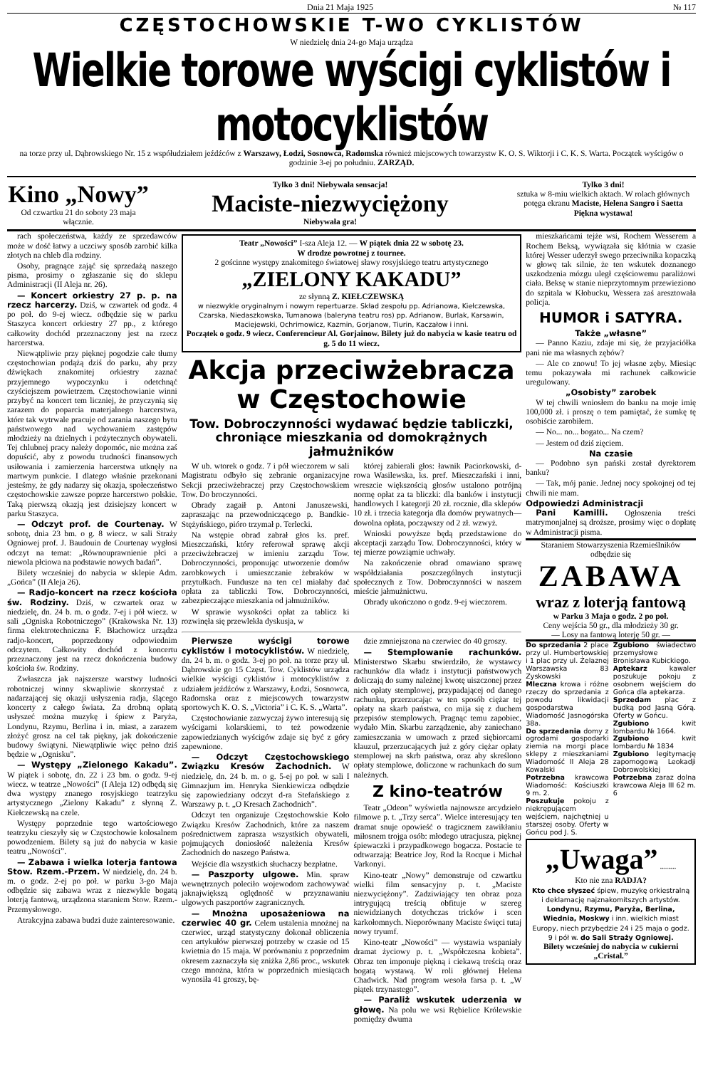Dnia 21 Maja 1925 № 117
CZĘSTOCHOWSKIE T-WO CYKLISTÓW
W niedzielę dnia 24-go Maja urządza
Wielkie torowe wyścigi cyklistów i motocyklistów
na torze przy ul. Dąbrowskiego Nr. 15 z współudziałem jeźdźców z Warszawy, Łodzi, Sosnowca, Radomska również miejscowych towarzystw K. O. S. Wiktorji i C. K. S. Warta. Początek wyścigów o godzinie 3-ej po południu. ZARZĄD.
Kino „Nowy”
Od czwartku 21 do soboty 23 maja włącznie.
Tylko 3 dni! Niebywała sensacja!
Maciste-niezwyciężony
Niebywała gra!
Tylko 3 dni!
sztuka w 8-miu wielkich aktach. W rolach głównych potęga ekranu Maciste, Helena Sangro i Saetta
Piękna wystawa!
rach społeczeństwa, każdy ze sprzedawców może w dość łatwy a uczciwy sposób zarobić kilka złotych na chleb dla rodziny.
Osoby, pragnące zająć się sprzedażą naszego pisma, prosimy o zgłaszanie się do sklepu Administracji (II Aleja nr. 26).
— Koncert orkiestry 27 p. p. na rzecz harcerzy. Dziś, w czwartek od godz. 4 po poł. do 9-ej wiecz. odbędzie się w parku Staszyca koncert orkiestry 27 pp., z którego całkowity dochód przeznaczony jest na rzecz harcerstwa.
Niewątpliwie przy pięknej pogodzie całe tłumy częstochowian podążą dziś do parku, aby przy dźwiękach znakomitej orkiestry zaznać przyjemnego wypoczynku i odetchnąć czyściejszem powietrzem. Częstochowianie winni przybyć na koncert tem liczniej, że przyczynią się zarazem do poparcia materjalnego harcerstwa, które tak wytrwale pracuje od zarania naszego bytu państwowego nad wychowaniem zastępów młodzieży na dzielnych i pożytecznych obywateli. Tej chlubnej pracy należy dopomóc, nie można zaś dopuścić, aby z powodu trudności finansowych usiłowania i zamierzenia harcerstwa utknęły na martwym punkcie. I dlatego właśnie przekonani jesteśmy, że gdy nadarzy się okazja, społeczeństwo częstochowskie zawsze poprze harcerstwo polskie. Taką pierwszą okazją jest dzisiejszy koncert w parku Staszyca.
— Odczyt prof. de Courtenay. W sobotę, dnia 23 bm. o g. 8 wiecz. w sali Straży Ogniowej prof. J. Baudouin de Courtenay wygłosi odczyt na temat: „Równouprawnienie płci a niewola płciowa na podstawie nowych badań”.
Bilety wcześniej do nabycia w sklepie Adm. „Gońca” (II Aleja 26).
— Radjo-koncert na rzecz kościoła św. Rodziny. Dziś, w czwartek oraz w niedzielę, dn. 24 b. m. o godz. 7-ej i pół wiecz. w sali „Ogniska Robotniczego” (Krakowska Nr. 13) firma elektrotechniczna F. Błachowicz urządza radjo-koncert, poprzedzony odpowiednim odczytem. Całkowity dochód z koncertu przeznaczony jest na rzecz dokończenia budowy kościoła św. Rodziny.
Zwłaszcza jak najszersze warstwy ludności robotniczej winny skwapliwie skorzystać z nadarzającej się okazji usłyszenia radja, ślącego koncerty z całego świata. Za drobną opłatą usłyszeć można muzykę i śpiew z Paryża, Londynu, Rzymu, Berlina i in. miast, a zarazem złożyć grosz na cel tak piękny, jak dokończenie budowy świątyni. Niewątpliwie więc pełno dziś będzie w „Ognisku”.
— Występy „Zielonego Kakadu”. W piątek i sobotę, dn. 22 i 23 bm. o godz. 9-ej wiecz. w teatrze „Nowości” (I Aleja 12) odbędą się dwa występy znanego rosyjskiego teatrzyku artystycznego „Zielony Kakadu” z słynną Z. Kiełczewską na czele.
Występy poprzednie tego wartościowego teatrzyku cieszyły się w Częstochowie kolosalnem powodzeniem. Bilety są już do nabycia w kasie teatru „Nowości”.
— Zabawa i wielka loterja fantowa Stow. Rzem.-Przem. W niedzielę, dn. 24 b. m. o godz. 2-ej po poł. w parku 3-go Maja odbędzie się zabawa wraz z niezwykle bogatą loterją fantową, urządzona staraniem Stow. Rzem.-Przemysłowego.
Atrakcyjna zabawa budzi duże zainteresowanie.
Teatr „Nowości” I-sza Aleja 12. — W piątek dnia 22 w sobotę 23.
W drodze powrotnej z tournee.
2 gościnne występy znakomitego światowej sławy rosyjskiego teatru artystycznego
„ZIELONY KAKADU”
ze słynną Z. KIEŁCZEWSKĄ
w niezwykle oryginalnym i nowym repertuarze. Skład zespołu pp. Adrianowa, Kiełczewska, Czarska, Niedaszkowska, Tumanowa (baleryna teatru ros) pp. Adrianow, Burlak, Karsawin, Maciejewski, Ochrimowicz, Kazmin, Gorjanow, Tiurin, Kaczałow i inni.
Początek o godz. 9 wiecz. Conferencieur Al. Gorjainow. Bilety już do nabycia w kasie teatru od g. 5 do 11 wiecz.
Akcja przeciwżebracza w Częstochowie
Tow. Dobroczynności wydawać będzie tabliczki, chroniące mieszkania od domokrążnych jałmużników
W ub. wtorek o godz. 7 i pół wieczorem w sali Magistratu odbyło się zebranie organizacyjne Sekcji przeciwżebraczej przy Częstochowskiem Tow. Do broczynności.
Obrady zagaił p. Antoni Januszewski, zapraszając na przewodniczącego p. Bandkie-Stężyńskiego, pióro trzymał p. Terlecki.
Na wstępie obrad zabrał głos ks. pref. Mieszczański, który referował sprawę akcji przeciwżebraczej w imieniu zarządu Tow. Dobroczynności, proponując utworzenie domów zarobkowych i umieszczanie żebraków w przytułkach. Fundusze na ten cel miałaby dać opłata za tabliczki Tow. Dobroczynności, zabezpieczające mieszkania od jałmużników.
W sprawie wysokości opłat za tablicz ki rozwinęła się przewlekła dyskusja, w
której zabierali głos: ławnik Paciorkowski, d-rowa Wasilewska, ks. pref. Mieszczański i inni, wreszcie większością głosów ustalono potrójną normę opłat za ta bliczki: dla banków i instytucji handlowych I kategorji 20 zł. rocznie, dla sklepów 10 zł. i trzecia kategorja dla domów prywatnych—dowolna opłata, począwszy od 2 zł. wzwyż.
Wnioski powyższe będą przedstawione do akceptacji zarządu Tow. Dobroczynności, który w tej mierze powziąmie uchwały.
Na zakończenie obrad omawiano sprawę współdziałania poszczególnych instytucji społecznych z Tow. Dobroczynności w naszem mieście jałmużnictwu.
Obrady ukończono o godz. 9-ej wieczorem.
Pierwsze wyścigi torowe cyklistów i motocyklistów. W niedzielę, dn. 24 b. m. o godz. 3-ej po poł. na torze przy ul. Dąbrowskie go 15 Częst. Tow. Cyklistów urządza wielkie wyścigi cyklistów i motocyklistów z udziałem jeźdźców z Warszawy, Łodzi, Sosnowca, Radomska oraz z miejscowych towarzystw sportowych K. O. S. „Victoria” i C. K. S. „Warta”.
Częstochowianie zazwyczaj żywo interesują się wyścigami kolarskiemi, to też powodzenie zapowiedzianych wyścigów zdaje się być z góry zapewnione.
— Odczyt Częstochowskiego Związku Kresów Zachodnich. W niedzielę, dn. 24 b. m. o g. 5-ej po poł. w sali I Gimnazjum im. Henryka Sienkiewicza odbędzie się zapowiedziany odczyt d-ra Stefańskiego z Warszawy p. t. „O Kresach Zachodnich”.
Odczyt ten organizuje Częstochowskie Koło Związku Kresów Zachodnich, które za naszem pośrednictwem zaprasza wszystkich obywateli, pojmujących doniosłość należenia Kresów Zachodnich do naszego Państwa.
Wejście dla wszystkich słuchaczy bezpłatne.
— Paszporty ulgowe. Min. spraw wewnętrznych poleciło wojewodom zachowywać jaknajwiększą oględność w przyznawaniu ulgowych paszportów zagranicznych.
— Mnożna uposażeniowa na czerwiec 40 gr. Celem ustalenia mnożnej na czerwiec, urząd statystyczny dokonał obliczenia cen artykułów pierwszej potrzeby w czasie od 15 kwietnia do 15 maja. W porównaniu z poprzednim okresem zaznaczyła się zniżka 2,86 proc., wskutek czego mnożna, która w poprzednich miesiącach wynosiła 41 groszy, bę-
dzie zmniejszona na czerwiec do 40 groszy.
— Stemplowanie rachunków. Ministerstwo Skarbu stwierdziło, że wystawcy rachunków dla władz i instytucji państwowych doliczają do sumy należnej kwotę uiszczonej przez nich opłaty stemplowej, przypadającej od danego rachunku, przerzucając w ten sposób ciężar tej opłaty na skarb państwa, co mija się z duchem przepisów stemplowych. Pragnąc temu zapobiec, wydało Min. Skarbu zarządzenie, aby zaniechano zamieszczania w umowach z przed siębiorcami klauzul, przerzucających już z góry ciężar opłaty stemplowej na skrb państwa, oraz aby skreślono opłaty stemplowe, doliczone w rachunkach do sum należnych.
Z kino-teatrów
Teatr „Odeon” wyświetla najnowsze arcydzieło filmowe p. t. „Trzy serca”. Wielce interesujący ten dramat snuje opowieść o tragicznem zawikłaniu miłosnem trojga osób: młodego utracjusza, pięknej śpiewaczki i przypadkowego bogacza. Postacie te odtwarzają: Beatrice Joy, Rod la Rocque i Michał Varkonyi.
Kino-teatr „Nowy” demonstruje od czwartku wielki film sensacyjny p. t. „Maciste niezwyciężony”. Zadziwiający ten obraz poza intrygującą treścią obfituje w szereg niewidzianych dotychczas tricków i scen karkołomnych. Nieporównany Maciste święci tutaj nowy tryumf.
Kino-teatr „Nowości” — wystawia wspaniały dramat życiowy p. t. „Współczesna kobieta”. Obraz ten imponuje piękną i ciekawą treścią oraz bogatą wystawą. W roli głównej Helena Chadwick. Nad program wesoła farsa p. t. „W piątek trzynastego”.
— Paraliż wskutek uderzenia w głowę. Na polu we wsi Rębielice Królewskie pomiędzy dwuma
mieszkańcami tejże wsi, Rochem Wesserem a Rochem Beksą, wywiązała się kłótnia w czasie której Wesser uderzył swego przeciwnika kopaczką w głowę tak silnie, że ten wskutek doznanego uszkodzenia mózgu uległ częściowemu paraliżowi ciała. Beksę w stanie nieprzytomnym przewieziono do szpitala w Kłobucku, Wessera zaś aresztowała policja.
HUMOR i SATYRA.
Także „własne”
— Panno Kaziu, zdaje mi się, że przyjaciółka pani nie ma własnych zębów?
— Ale co znowu! To jej własne zęby. Miesiąc temu pokazywała mi rachunek całkowicie uregulowany.
„Osobisty” zarobek
W tej chwili wniosłem do banku na moje imię 100,000 zł. i proszę o tem pamiętać, że sumkę tę osobiście zarobiłem.
— No... no... bogato... Na czem?
— Jestem od dziś zięciem.
Na czasie
— Podobno syn pański został dyrektorem banku?
— Tak, mój panie. Jednej nocy spokojnej od tej chwili nie mam.
Odpowiedzi Administracji
Pani Kamilli. Ogłoszenia treści matrymonjalnej są droższe, prosimy więc o dopłatę w Administracji pisma.
Staraniem Stowarzyszenia Rzemieślników odbędzie się
ZABAWA
wraz z loterją fantową
w Parku 3 Maja o godz. 2 po poł.
Ceny wejścia 50 gr., dla młodzieży 30 gr.
— Losy na fantową loterję 50 gr. —
Do sprzedania 2 place przy ul. Humbertowskiej i 1 plac przy ul. Żelaznej Warszawska 83 Zyskowski
Mleczna krowa i różne rzeczy do sprzedania z powodu likwidacji gospodarstwa Wiadomość Jasnogórska 38a.
Do sprzedania domy z ogrodami gospodarki ziemia na morgi place sklepy z mieszkaniami Wiadomość II Aleja 28 Kowalski
Potrzebna krawcowa Wiadomość: Kościuszki 9 m. 2.
Poszukuje pokoju z niekrępującem wejściem, najchętniej u starszej osoby. Oferty w Gońcu pod J. S.
Zgubiono świadectwo przemysłowe Bronisława Kubickiego.
Aptekarz kawaler poszukuje pokoju z osobnem wejściem do Gońca dla aptekarza.
Sprzedam plac z budką pod Jasną Górą. Oferty w Gońcu.
Zgubiono kwit lombardu № 1664.
Zgubiono kwit lombardu № 1834
Zgubiono legitymację zapomogową Leokadji Dobrowolskiej
Potrzebna zaraz dolna krawcowa Aleja III 62 m. 6
„Uwaga” ........
Kto nie zna RADJA?
Kto chce słyszeć śpiew, muzykę orkiestralną i deklamację najznakomitszych artystów. Londynu, Rzymu, Paryża, Berlina, Wiednia, Moskwy i inn. wielkich miast Europy, niech przybędzie 24 i 25 maja o godz. 9 i pół w. do Sali Straży Ogniowej.
Bilety wcześniej do nabycia w cukierni „Cristal.”